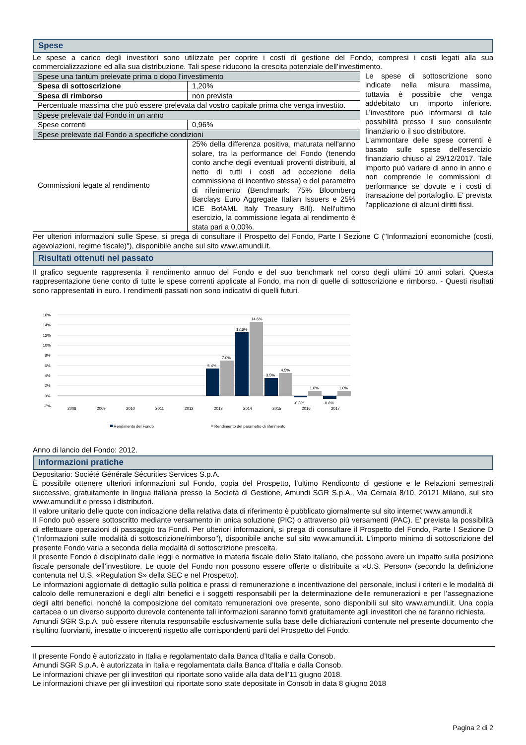Spese
Le spese a carico degli investitori sono utilizzate per coprire i costi di gestione del Fondo, compresi i costi legati alla sua commercializzazione ed alla sua distribuzione. Tali spese riducono la crescita potenziale dell’investimento.
| Spese una tantum prelevate prima o dopo l’investimento | |
| Spesa di sottoscrizione | 1,20% |
| Spesa di rimborso | non prevista |
| Percentuale massima che può essere prelevata dal vostro capitale prima che venga investito. | |
| Spese prelevate dal Fondo in un anno | |
| Spese correnti | 0,96% |
| Spese prelevate dal Fondo a specifiche condizioni | |
| Commissioni legate al rendimento | 25% della differenza positiva, maturata nell'anno solare, tra la performance del Fondo (tenendo conto anche degli eventuali proventi distribuiti, al netto di tutti i costi ad eccezione della commissione di incentivo stessa) e del parametro di riferimento (Benchmark: 75% Bloomberg Barclays Euro Aggregate Italian Issuers e 25% ICE BofAML Italy Treasury Bill). Nell'ultimo esercizio, la commissione legata al rendimento è stata pari a 0,00%. |
Le spese di sottoscrizione sono indicate nella misura massima, tuttavia è possibile che venga addebitato un importo inferiore. L’investitore può informarsi di tale possibilità presso il suo consulente finanziario o il suo distributore.
L'ammontare delle spese correnti è basato sulle spese dell'esercizio finanziario chiuso al 29/12/2017. Tale importo può variare di anno in anno e non comprende le commissioni di performance se dovute e i costi di transazione del portafoglio. E' prevista l'applicazione di alcuni diritti fissi.
Per ulteriori informazioni sulle Spese, si prega di consultare il Prospetto del Fondo, Parte I Sezione C ("Informazioni economiche (costi, agevolazioni, regime fiscale)"), disponibile anche sul sito www.amundi.it.
Risultati ottenuti nel passato
Il grafico seguente rappresenta il rendimento annuo del Fondo e del suo benchmark nel corso degli ultimi 10 anni solari. Questa rappresentazione tiene conto di tutte le spese correnti applicate al Fondo, ma non di quelle di sottoscrizione e rimborso. - Questi risultati sono rappresentati in euro. I rendimenti passati non sono indicativi di quelli futuri.
16%
14%
12%
10%
8%
6%
4%
2%
0%
-2%
5.4%
7.0%
12.6%
14.6%
3.5%
4.5%
-0.3%
1.0%
-0.6%
1.0%
2008
2009
2010
2011
2012
2013
2014
2015
2016
2017
Rendimento del Fondo
Rendimento del parametro di riferimento
Anno di lancio del Fondo: 2012.
Informazioni pratiche
Depositario: Société Générale Sécurities Services S.p.A.
È possibile ottenere ulteriori informazioni sul Fondo, copia del Prospetto, l’ultimo Rendiconto di gestione e le Relazioni semestrali successive, gratuitamente in lingua italiana presso la Società di Gestione, Amundi SGR S.p.A., Via Cernaia 8/10, 20121 Milano, sul sito www.amundi.it e presso i distributori.
Il valore unitario delle quote con indicazione della relativa data di riferimento è pubblicato giornalmente sul sito internet www.amundi.it
Il Fondo può essere sottoscritto mediante versamento in unica soluzione (PIC) o attraverso più versamenti (PAC). E' prevista la possibilità di effettuare operazioni di passaggio tra Fondi. Per ulteriori informazioni, si prega di consultare il Prospetto del Fondo, Parte I Sezione D ("Informazioni sulle modalità di sottoscrizione/rimborso"), disponibile anche sul sito www.amundi.it. L'importo minimo di sottoscrizione del presente Fondo varia a seconda della modalità di sottoscrizione prescelta.
Il presente Fondo è disciplinato dalle leggi e normative in materia fiscale dello Stato italiano, che possono avere un impatto sulla posizione fiscale personale dell’investitore. Le quote del Fondo non possono essere offerte o distribuite a «U.S. Person» (secondo la definizione contenuta nel U.S. «Regulation S» della SEC e nel Prospetto).
Le informazioni aggiornate di dettaglio sulla politica e prassi di remunerazione e incentivazione del personale, inclusi i criteri e le modalità di calcolo delle remunerazioni e degli altri benefici e i soggetti responsabili per la determinazione delle remunerazioni e per l’assegnazione degli altri benefici, nonché la composizione del comitato remunerazioni ove presente, sono disponibili sul sito www.amundi.it. Una copia cartacea o un diverso supporto durevole contenente tali informazioni saranno forniti gratuitamente agli investitori che ne faranno richiesta.
Amundi SGR S.p.A. può essere ritenuta responsabile esclusivamente sulla base delle dichiarazioni contenute nel presente documento che risultino fuorvianti, inesatte o incoerenti rispetto alle corrispondenti parti del Prospetto del Fondo.
Il presente Fondo è autorizzato in Italia e regolamentato dalla Banca d’Italia e dalla Consob.
Amundi SGR S.p.A. è autorizzata in Italia e regolamentata dalla Banca d’Italia e dalla Consob.
Le informazioni chiave per gli investitori qui riportate sono valide alla data dell’11 giugno 2018.
Le informazioni chiave per gli investitori qui riportate sono state depositate in Consob in data 8 giugno 2018
Pagina 2 di 2